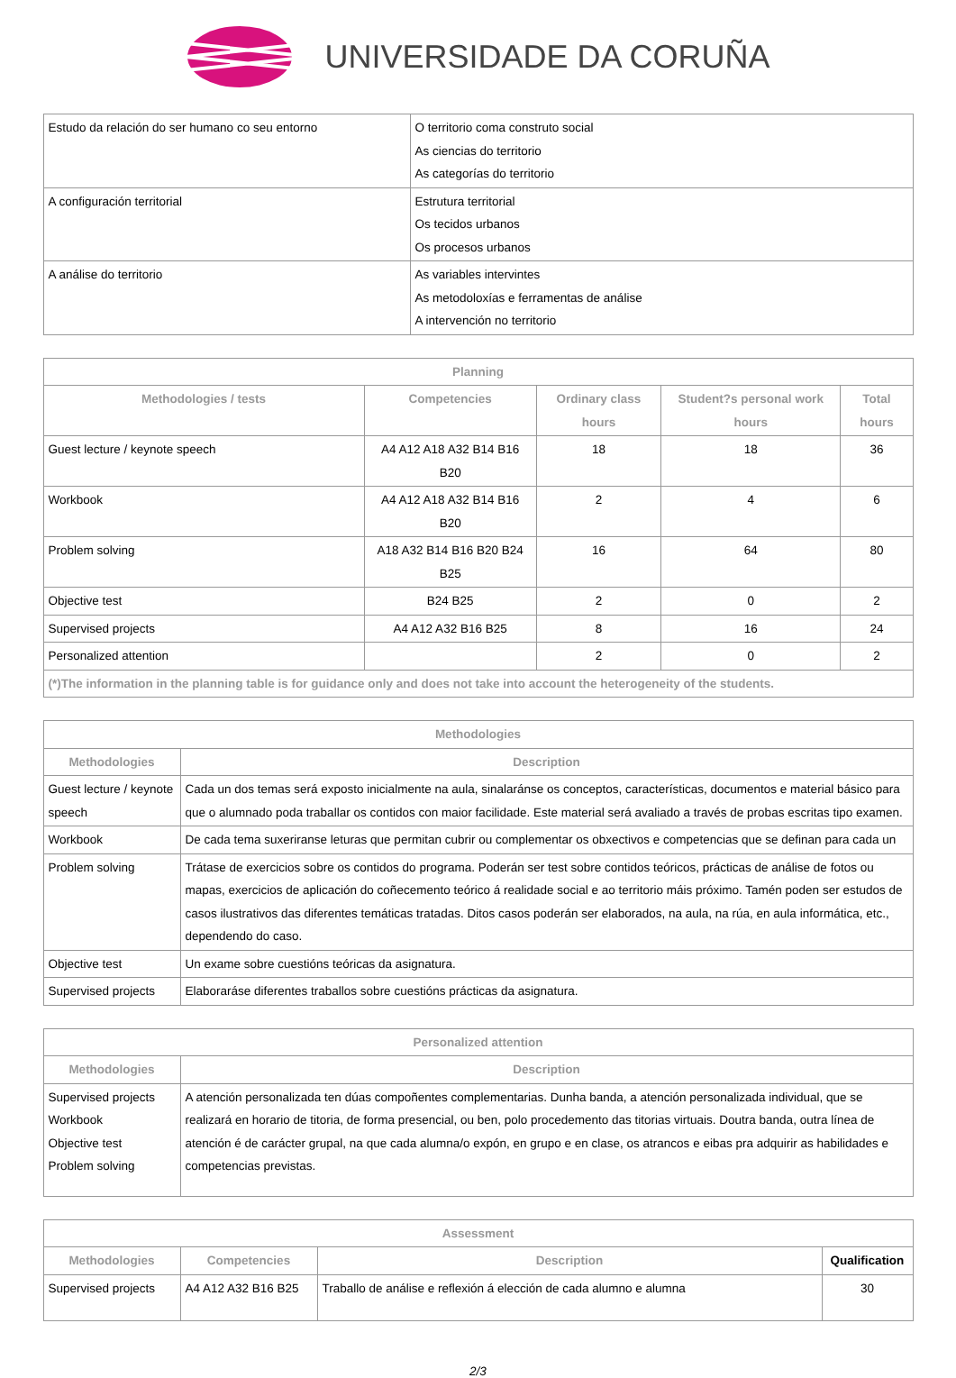UNIVERSIDADE DA CORUÑA
| Estudo da relación do ser humano co seu entorno | O territorio coma construto social As ciencias do territorio As categorías do territorio |
| A configuración territorial | Estrutura territorial Os tecidos urbanos Os procesos urbanos |
| A análise do territorio | As variables intervintes As metodoloxías e ferramentas de análise A intervención no territorio |
| Planning | | | | |
| --- | --- | --- | --- | --- |
| Methodologies / tests | Competencies | Ordinary class hours | Student?s personal work hours | Total hours |
| Guest lecture / keynote speech | A4 A12 A18 A32 B14 B16 B20 | 18 | 18 | 36 |
| Workbook | A4 A12 A18 A32 B14 B16 B20 | 2 | 4 | 6 |
| Problem solving | A18 A32 B14 B16 B20 B24 B25 | 16 | 64 | 80 |
| Objective test | B24 B25 | 2 | 0 | 2 |
| Supervised projects | A4 A12 A32 B16 B25 | 8 | 16 | 24 |
| Personalized attention | | 2 | 0 | 2 |
| (*)The information in the planning table is for guidance only and does not take into account the heterogeneity of the students. | | | | |
| Methodologies | |
| --- | --- |
| Methodologies | Description |
| Guest lecture / keynote speech | Cada un dos temas será exposto inicialmente na aula, sinalaránse os conceptos, características, documentos e material básico para que o alumnado poda traballar os contidos con maior facilidade. Este material será avaliado a través de probas escritas tipo examen. |
| Workbook | De cada tema suxeriranse leturas que permitan cubrir ou complementar os obxectivos e competencias que se definan para cada un |
| Problem solving | Trátase de exercicios sobre os contidos do programa. Poderán ser test sobre contidos teóricos, prácticas de análise de fotos ou mapas, exercicios de aplicación do coñecemento teórico á realidade social e ao territorio máis próximo. Tamén poden ser estudos de casos ilustrativos das diferentes temáticas tratadas. Ditos casos poderán ser elaborados, na aula, na rúa, en aula informática, etc., dependendo do caso. |
| Objective test | Un exame sobre cuestións teóricas da asignatura. |
| Supervised projects | Elaboraráse diferentes traballos sobre cuestións prácticas da asignatura. |
| Personalized attention | |
| --- | --- |
| Methodologies | Description |
| Supervised projects Workbook Objective test Problem solving | A atención personalizada ten dúas compoñentes complementarias. Dunha banda, a atención personalizada individual, que se realizará en horario de titoria, de forma presencial, ou ben, polo procedemento das titorias virtuais. Doutra banda, outra línea de atención é de carácter grupal, na que cada alumna/o expón, en grupo e en clase, os atrancos e eibas pra adquirir as habilidades e competencias previstas. |
| Assessment | | | |
| --- | --- | --- | --- |
| Methodologies | Competencies | Description | Qualification |
| Supervised projects | A4 A12 A32 B16 B25 | Traballo de análise e reflexión á elección de cada alumno e alumna | 30 |
2/3